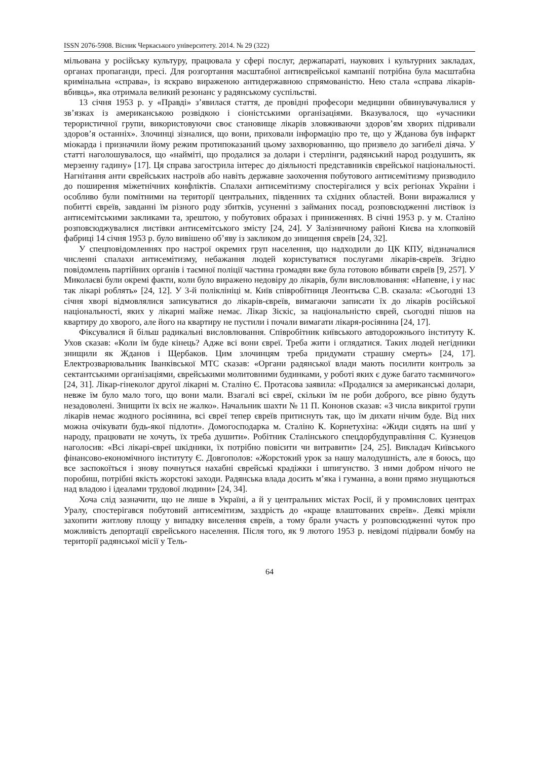ISSN 2076-5908. Вісник Черкаського університету. 2014. № 29 (322)
мільована у російську культуру, працювала у сфері послуг, держапараті, наукових і культурних закладах, органах пропаганди, пресі. Для розгортання масштабної антиєврейської кампанії потрібна була масштабна кримінальна «справа», із яскраво вираженою антидержавною спрямованістю. Нею стала «справа лікарів-вбивць», яка отримала великий резонанс у радянському суспільстві.
13 січня 1953 р. у «Правді» з’явилася стаття, де провідні професори медицини обвинувачувалися у зв’язках із американською розвідкою і сіоністськими організаціями. Вказувалося, що «учасники терористичної групи, використовуючи своє становище лікарів зловживаючи здоров’ям хворих підривали здоров’я останніх». Злочинці зізналися, що вони, приховали інформацію про те, що у Жданова був інфаркт міокарда і призначили йому режим протипоказаний цьому захворюванню, що призвело до загибелі діяча. У статті наголошувалося, що «найміті, що продалися за долари і стерлінги, радянський народ роздушить, як мерзенну гадину» [17]. Ця справа загострила інтерес до діяльності представників єврейської національності. Нагнітання анти єврейських настроїв або навіть державне заохочення побутового антисемітизму призводило до поширення міжетнічних конфліктів. Спалахи антисемітизму спостерігалися у всіх регіонах України і особливо були помітними на території центральних, південних та східних областей. Вони виражалися у побитті євреїв, завданні їм різного роду збитків, усуненні з займаних посад, розповсюдженні листівок із антисемітськими закликами та, зрештою, у побутових образах і приниженнях. В січні 1953 р. у м. Сталіно розповсюджувалися листівки антисемітського змісту [24, 24]. У Залізничному районі Києва на хлопковій фабриці 14 січня 1953 р. було вивішено об’яву із закликом до знищення євреїв [24, 32].
У спецповідомленнях про настрої окремих груп населення, що надходили до ЦК КПУ, відзначалися численні спалахи антисемітизму, небажання людей користуватися послугами лікарів-євреїв. Згідно повідомлень партійних органів і таємної поліції частина громадян вже була готовою вбивати євреїв [9, 257]. У Миколаєві були окремі факти, коли було виражено недовіру до лікарів, були висловлювання: «Напевне, і у нас так лікарі роблять» [24, 12]. У 3-й поліклініці м. Київ співробітниця Леонтьєва С.В. сказала: «Сьогодні 13 січня хворі відмовлялися записуватися до лікарів-євреїв, вимагаючи записати їх до лікарів російської національності, яких у лікарні майже немає. Лікар Зіскіс, за національністю єврей, сьогодні пішов на квартиру до хворого, але його на квартиру не пустили і почали вимагати лікаря-росіянина [24, 17].
Фіксувалися й більш радикальні висловлювання. Співробітник київського автодорожнього інституту К. Ухов сказав: «Коли їм буде кінець? Адже всі вони євреї. Треба жити і оглядатися. Таких людей негідники знищили як Жданов і Щербаков. Цим злочинцям треба придумати страшну смерть» [24, 17]. Електрозварювальник Іванківської МТС сказав: «Органи радянської влади мають посилити контроль за сектантськими організаціями, єврейськими молитовними будинками, у роботі яких є дуже багато таємничого» [24, 31]. Лікар-гінеколог другої лікарні м. Сталіно Є. Протасова заявила: «Продалися за американські долари, невже їм було мало того, що вони мали. Взагалі всі євреї, скільки їм не роби доброго, все рівно будуть незадоволені. Знищити їх всіх не жалко». Начальник шахти № 11 П. Кононов сказав: «З числа викритої групи лікарів немає жодного росіянина, всі євреї тепер євреїв притиснуть так, що їм дихати нічим буде. Від них можна очікувати будь-якої підлоти». Домогосподарка м. Сталіно К. Корнетухіна: «Жиди сидять на шиї у народу, працювати не хочуть, їх треба душити». Робітник Сталінського спецдорбудуправління С. Кузнецов наголосив: «Всі лікарі-євреї шкідники, їх потрібно повісити чи витравити» [24, 25]. Викладач Київського фінансово-економічного інституту Є. Довгополов: «Жорстокий урок за нашу малодушність, але я боюсь, що все заспокоїться і знову почнуться нахабні єврейські крадіжки і шпигунство. З ними добром нічого не поробиш, потрібні якість жорстокі заходи. Радянська влада досить м’яка і гуманна, а вони прямо знущаються над владою і ідеалами трудової людини» [24, 34].
Хоча слід зазначити, що не лише в Україні, а й у центральних містах Росії, й у промислових центрах Уралу, спостерігався побутовий антисемітизм, заздрість до «краще влаштованих євреїв». Деякі мріяли захопити житлову площу у випадку виселення євреїв, а тому брали участь у розповсюдженні чуток про можливість депортації єврейського населення. Після того, як 9 лютого 1953 р. невідомі підірвали бомбу на території радянської місії у Тель-
64